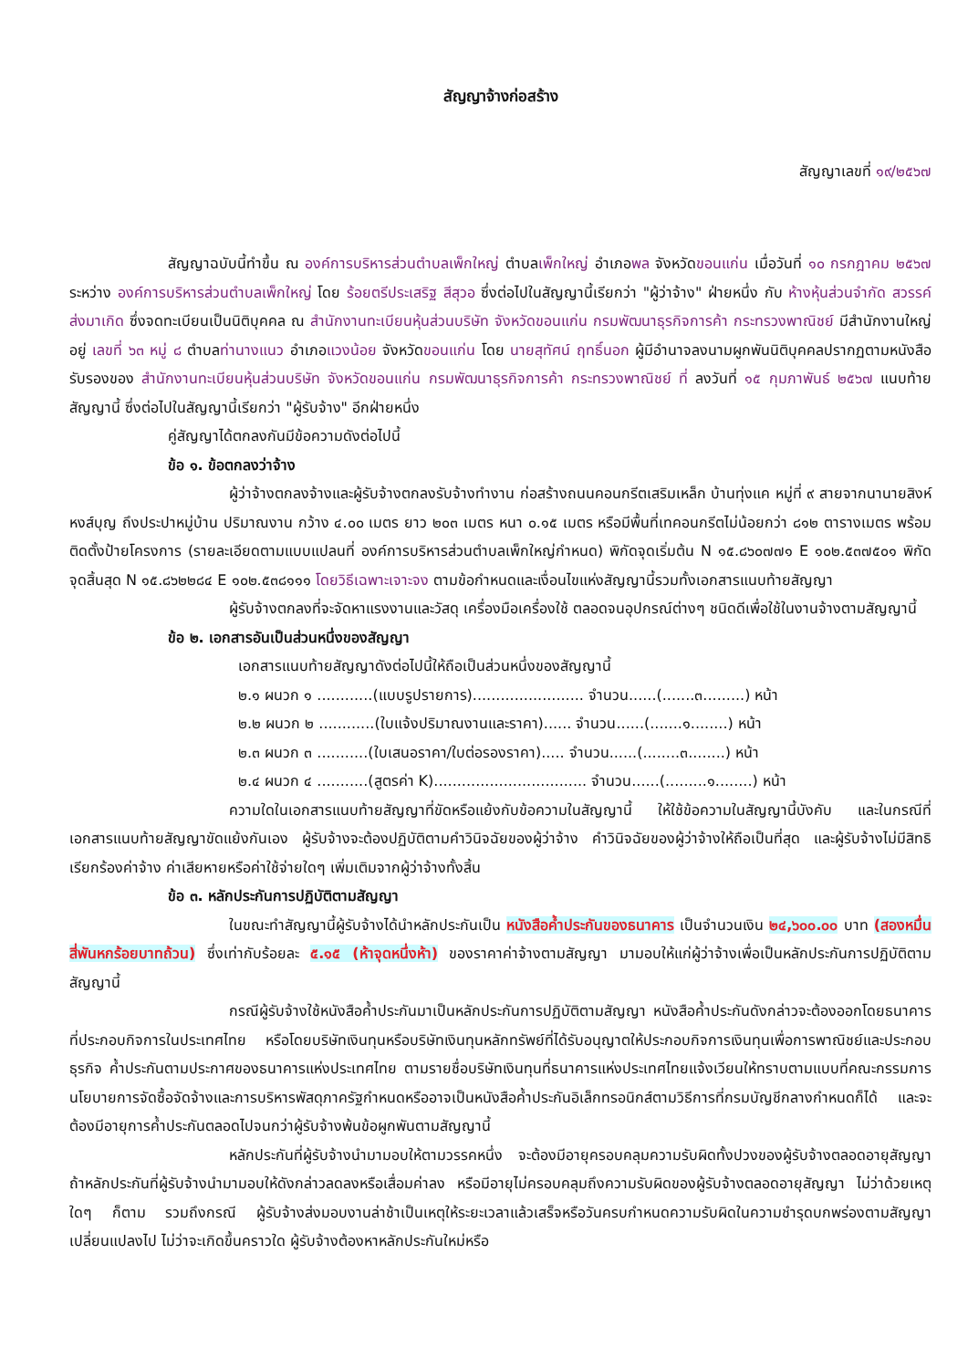สัญญาจ้างก่อสร้าง
สัญญาเลขที่ ๑๙/๒๕๖๗
สัญญาฉบับนี้ทำขึ้น ณ องค์การบริหารส่วนตำบลเพ็กใหญ่ ตำบลเพ็กใหญ่ อำเภอพล จังหวัดขอนแก่น เมื่อวันที่ ๑๐ กรกฎาคม ๒๕๖๗ ระหว่าง องค์การบริหารส่วนตำบลเพ็กใหญ่ โดย ร้อยตรีประเสริฐ สีสุวอ ซึ่งต่อไปในสัญญานี้เรียกว่า "ผู้ว่าจ้าง" ฝ่ายหนึ่ง กับ ห้างหุ้นส่วนจำกัด สวรรค์ส่งมาเกิด ซึ่งจดทะเบียนเป็นนิติบุคคล ณ สำนักงานทะเบียนหุ้นส่วนบริษัท จังหวัดขอนแก่น กรมพัฒนาธุรกิจการค้า กระทรวงพาณิชย์ มีสำนักงานใหญ่อยู่ เลขที่ ๖๓ หมู่ ๘ ตำบลท่านางแนว อำเภอแวงน้อย จังหวัดขอนแก่น โดย นายสุทัศน์ ฤทธิ์นอก ผู้มีอำนาจลงนามผูกพันนิติบุคคลปรากฏตามหนังสือรับรองของ สำนักงานทะเบียนหุ้นส่วนบริษัท จังหวัดขอนแก่น กรมพัฒนาธุรกิจการค้า กระทรวงพาณิชย์ ที่ ลงวันที่ ๑๕ กุมภาพันธ์ ๒๕๖๗ แนบท้ายสัญญานี้ ซึ่งต่อไปในสัญญานี้เรียกว่า "ผู้รับจ้าง" อีกฝ่ายหนึ่ง
คู่สัญญาได้ตกลงกันมีข้อความดังต่อไปนี้
ข้อ ๑. ข้อตกลงว่าจ้าง
ผู้ว่าจ้างตกลงจ้างและผู้รับจ้างตกลงรับจ้างทำงาน ก่อสร้างถนนคอนกรีตเสริมเหล็ก บ้านทุ่งแค หมู่ที่ ๙ สายจากนานายสิงห์ หงส์บุญ ถึงประปาหมู่บ้าน ปริมาณงาน กว้าง ๔.๐๐ เมตร ยาว ๒๐๓ เมตร หนา ๐.๑๕ เมตร หรือมีพื้นที่เทคอนกรีตไม่น้อยกว่า ๘๑๒ ตารางเมตร พร้อมติดตั้งป้ายโครงการ (รายละเอียดตามแบบแปลนที่ องค์การบริหารส่วนตำบลเพ็กใหญ่กำหนด) พิกัดจุดเริ่มต้น N ๑๕.๘๖๐๗๗๑ E ๑๐๒.๕๓๗๕๐๑ พิกัดจุดสิ้นสุด N ๑๕.๘๖๒๒๘๔ E ๑๐๒.๕๓๘๑๑๑ โดยวิธีเฉพาะเจาะจง ตามข้อกำหนดและเงื่อนไขแห่งสัญญานี้รวมทั้งเอกสารแนบท้ายสัญญา
ผู้รับจ้างตกลงที่จะจัดหาแรงงานและวัสดุ เครื่องมือเครื่องใช้ ตลอดจนอุปกรณ์ต่างๆ ชนิดดีเพื่อใช้ในงานจ้างตามสัญญานี้
ข้อ ๒. เอกสารอันเป็นส่วนหนึ่งของสัญญา
เอกสารแนบท้ายสัญญาดังต่อไปนี้ให้ถือเป็นส่วนหนึ่งของสัญญานี้
๒.๑ ผนวก ๑ ............(แบบรูปรายการ)........................ จำนวน......(.......๓.........) หน้า
๒.๒ ผนวก ๒ ............(ใบแจ้งปริมาณงานและราคา)...... จำนวน......(.......๑........) หน้า
๒.๓ ผนวก ๓ ...........(ใบเสนอราคา/ใบต่อรองราคา)..... จำนวน......(........๓........) หน้า
๒.๔ ผนวก ๔ ...........(สูตรค่า K)................................. จำนวน......(.........๑........) หน้า
ความใดในเอกสารแนบท้ายสัญญาที่ขัดหรือแย้งกับข้อความในสัญญานี้ ให้ใช้ข้อความในสัญญานี้บังคับ และในกรณีที่เอกสารแนบท้ายสัญญาขัดแย้งกันเอง ผู้รับจ้างจะต้องปฏิบัติตามคำวินิจฉัยของผู้ว่าจ้าง คำวินิจฉัยของผู้ว่าจ้างให้ถือเป็นที่สุด และผู้รับจ้างไม่มีสิทธิเรียกร้องค่าจ้าง ค่าเสียหายหรือค่าใช้จ่ายใดๆ เพิ่มเติมจากผู้ว่าจ้างทั้งสิ้น
ข้อ ๓. หลักประกันการปฏิบัติตามสัญญา
ในขณะทำสัญญานี้ผู้รับจ้างได้นำหลักประกันเป็น หนังสือค้ำประกันของธนาคาร เป็นจำนวนเงิน ๒๔,๖๐๐.๐๐ บาท (สองหมื่นสี่พันหกร้อยบาทถ้วน) ซึ่งเท่ากับร้อยละ ๕.๑๕ (ห้าจุดหนึ่งห้า) ของราคาค่าจ้างตามสัญญา มามอบให้แก่ผู้ว่าจ้างเพื่อเป็นหลักประกันการปฏิบัติตามสัญญานี้
กรณีผู้รับจ้างใช้หนังสือค้ำประกันมาเป็นหลักประกันการปฏิบัติตามสัญญา หนังสือค้ำประกันดังกล่าวจะต้องออกโดยธนาคารที่ประกอบกิจการในประเทศไทย หรือโดยบริษัทเงินทุนหรือบริษัทเงินทุนหลักทรัพย์ที่ได้รับอนุญาตให้ประกอบกิจการเงินทุนเพื่อการพาณิชย์และประกอบธุรกิจ ค้ำประกันตามประกาศของธนาคารแห่งประเทศไทย ตามรายชื่อบริษัทเงินทุนที่ธนาคารแห่งประเทศไทยแจ้งเวียนให้ทราบตามแบบที่คณะกรรมการนโยบายการจัดซื้อจัดจ้างและการบริหารพัสดุภาครัฐกำหนดหรืออาจเป็นหนังสือค้ำประกันอิเล็กทรอนิกส์ตามวิธีการที่กรมบัญชีกลางกำหนดก็ได้ และจะต้องมีอายุการค้ำประกันตลอดไปจนกว่าผู้รับจ้างพ้นข้อผูกพันตามสัญญานี้
หลักประกันที่ผู้รับจ้างนำมามอบให้ตามวรรคหนึ่ง จะต้องมีอายุครอบคลุมความรับผิดทั้งปวงของผู้รับจ้างตลอดอายุสัญญา ถ้าหลักประกันที่ผู้รับจ้างนำมามอบให้ดังกล่าวลดลงหรือเสื่อมค่าลง หรือมีอายุไม่ครอบคลุมถึงความรับผิดของผู้รับจ้างตลอดอายุสัญญา ไม่ว่าด้วยเหตุใดๆ ก็ตาม รวมถึงกรณี ผู้รับจ้างส่งมอบงานล่าช้าเป็นเหตุให้ระยะเวลาแล้วเสร็จหรือวันครบกำหนดความรับผิดในความชำรุดบกพร่องตามสัญญาเปลี่ยนแปลงไป ไม่ว่าจะเกิดขึ้นคราวใด ผู้รับจ้างต้องหาหลักประกันใหม่หรือ